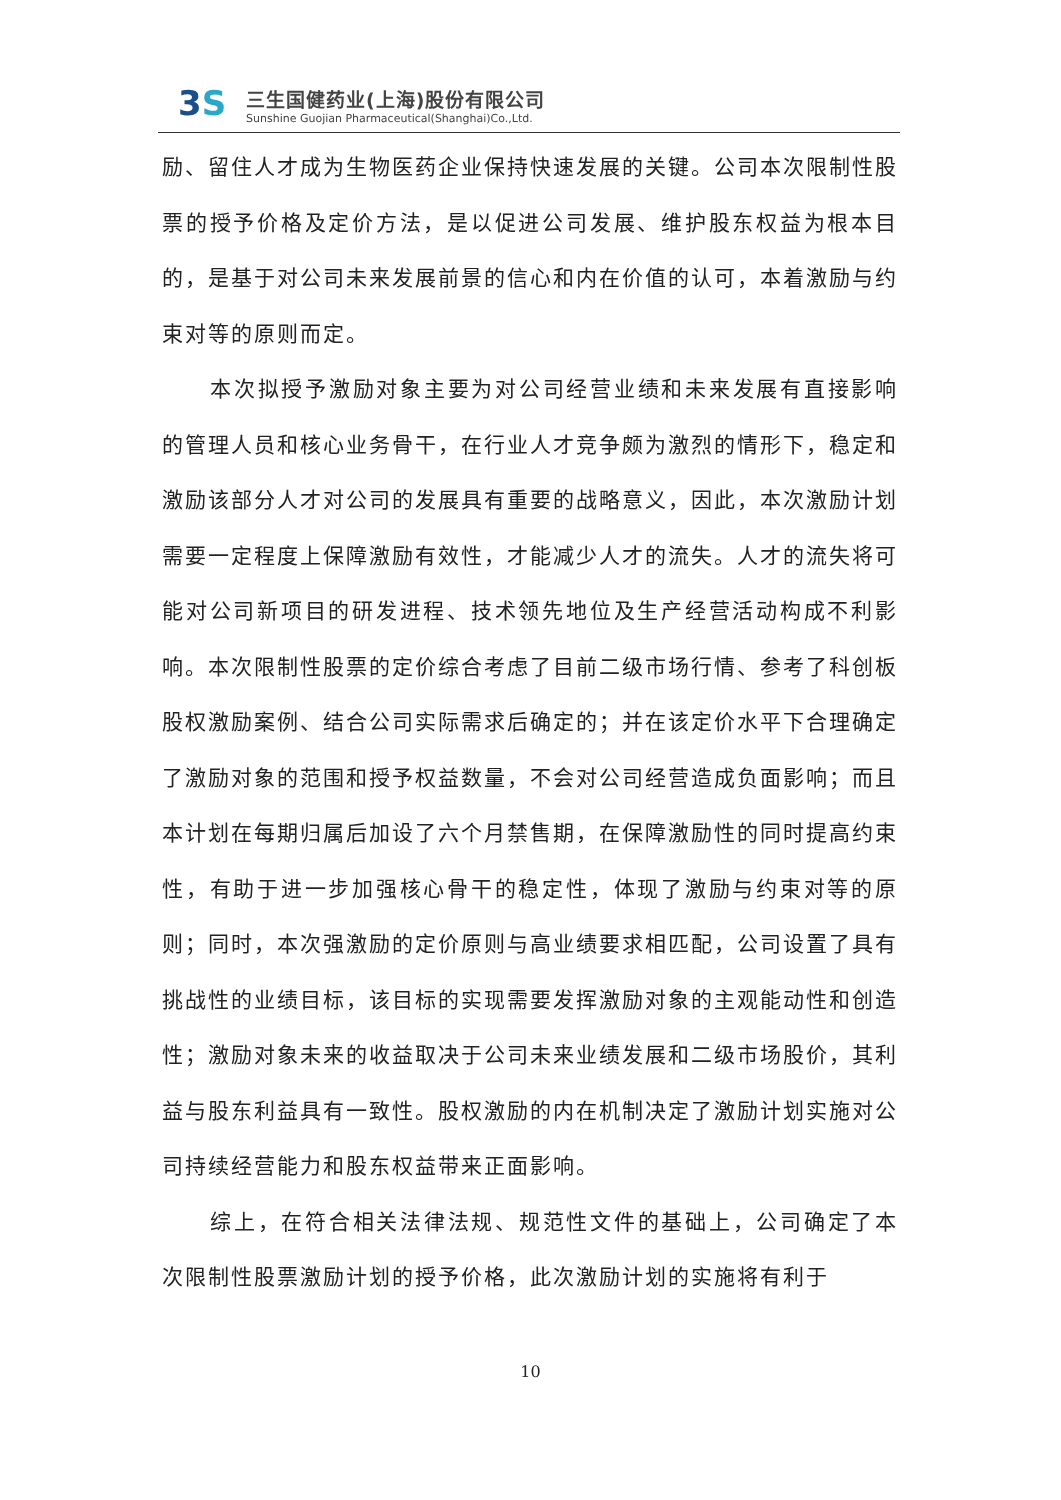3S
三生国健药业(上海)股份有限公司
Sunshine Guojian Pharmaceutical(Shanghai)Co.,Ltd.
励、留住人才成为生物医药企业保持快速发展的关键。公司本次限制性股票的授予价格及定价方法，是以促进公司发展、维护股东权益为根本目的，是基于对公司未来发展前景的信心和内在价值的认可，本着激励与约束对等的原则而定。
本次拟授予激励对象主要为对公司经营业绩和未来发展有直接影响的管理人员和核心业务骨干，在行业人才竞争颇为激烈的情形下，稳定和激励该部分人才对公司的发展具有重要的战略意义，因此，本次激励计划需要一定程度上保障激励有效性，才能减少人才的流失。人才的流失将可能对公司新项目的研发进程、技术领先地位及生产经营活动构成不利影响。本次限制性股票的定价综合考虑了目前二级市场行情、参考了科创板股权激励案例、结合公司实际需求后确定的；并在该定价水平下合理确定了激励对象的范围和授予权益数量，不会对公司经营造成负面影响；而且本计划在每期归属后加设了六个月禁售期，在保障激励性的同时提高约束性，有助于进一步加强核心骨干的稳定性，体现了激励与约束对等的原则；同时，本次强激励的定价原则与高业绩要求相匹配，公司设置了具有挑战性的业绩目标，该目标的实现需要发挥激励对象的主观能动性和创造性；激励对象未来的收益取决于公司未来业绩发展和二级市场股价，其利益与股东利益具有一致性。股权激励的内在机制决定了激励计划实施对公司持续经营能力和股东权益带来正面影响。
综上，在符合相关法律法规、规范性文件的基础上，公司确定了本次限制性股票激励计划的授予价格，此次激励计划的实施将有利于
10